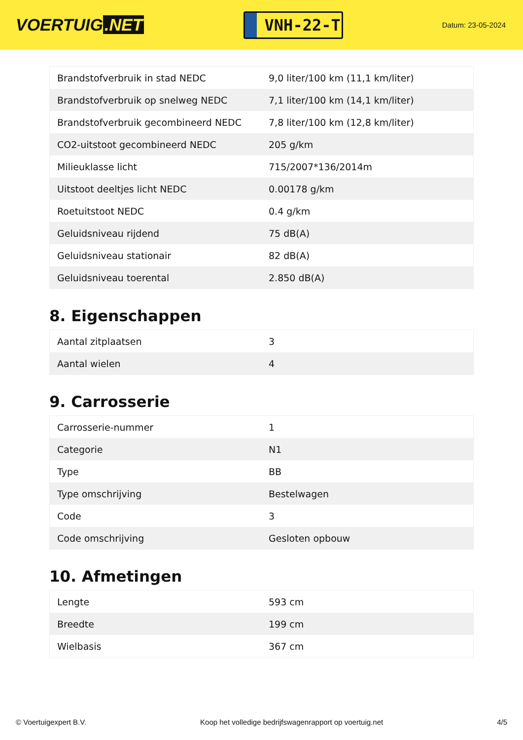VOERTUIG.NET
VNH-22-T
Datum: 23-05-2024
| Brandstofverbruik in stad NEDC | 9,0 liter/100 km (11,1 km/liter) |
| Brandstofverbruik op snelweg NEDC | 7,1 liter/100 km (14,1 km/liter) |
| Brandstofverbruik gecombineerd NEDC | 7,8 liter/100 km (12,8 km/liter) |
| CO2-uitstoot gecombineerd NEDC | 205 g/km |
| Milieuklasse licht | 715/2007*136/2014m |
| Uitstoot deeltjes licht NEDC | 0.00178 g/km |
| Roetuitstoot NEDC | 0.4 g/km |
| Geluidsniveau rijdend | 75 dB(A) |
| Geluidsniveau stationair | 82 dB(A) |
| Geluidsniveau toerental | 2.850 dB(A) |
8. Eigenschappen
| Aantal zitplaatsen | 3 |
| Aantal wielen | 4 |
9. Carrosserie
| Carrosserie-nummer | 1 |
| Categorie | N1 |
| Type | BB |
| Type omschrijving | Bestelwagen |
| Code | 3 |
| Code omschrijving | Gesloten opbouw |
10. Afmetingen
| Lengte | 593 cm |
| Breedte | 199 cm |
| Wielbasis | 367 cm |
© Voertuigexpert B.V. Koop het volledige bedrijfswagenrapport op voertuig.net 4/5